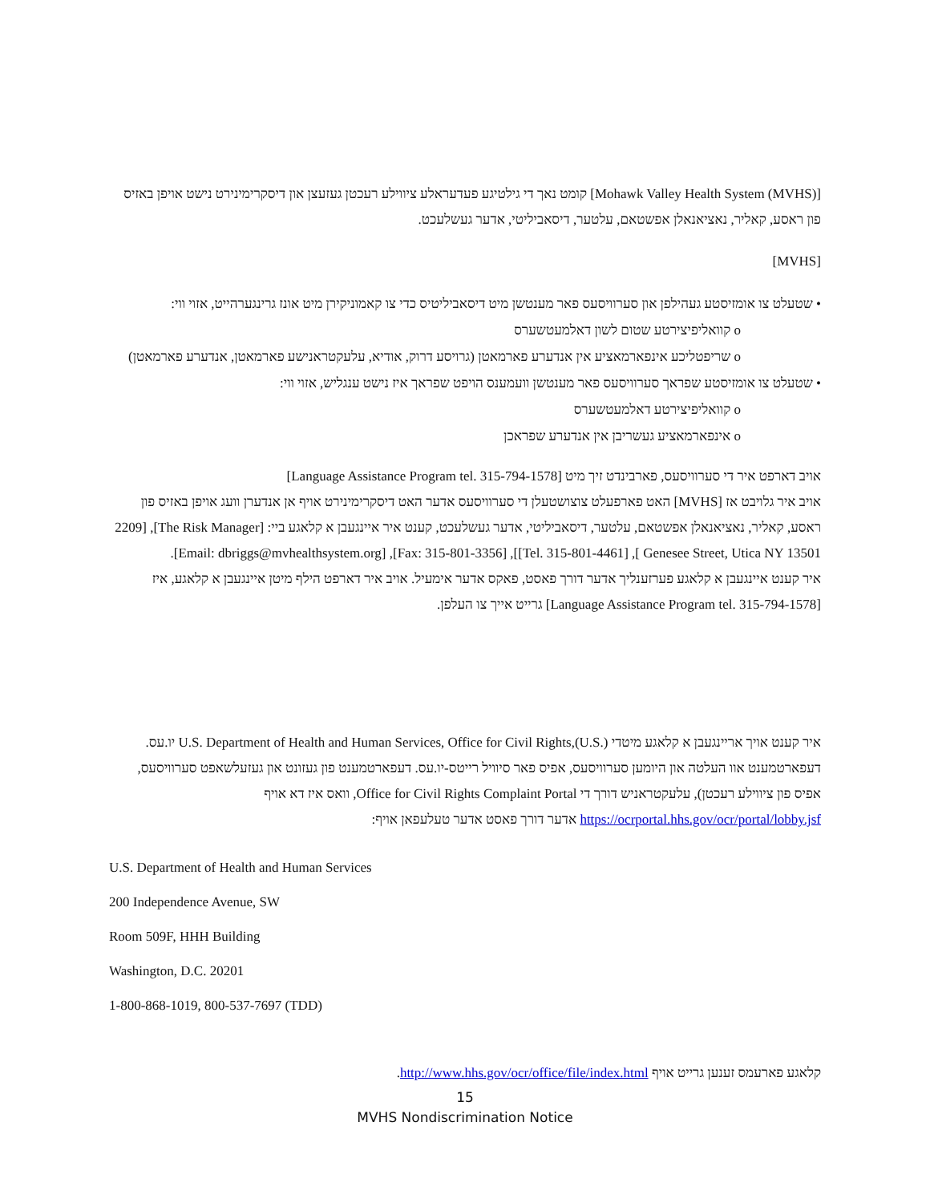[Mohawk Valley Health System (MVHS)] קומט נאך די גילטיגע פעדעראלע ציווילע רעכטן געזעצן און דיסקרימינירט נישט אויפן באזיס פון ראסע, קאליר, נאציאנאלן אפשטאם, עלטער, דיסאביליטי, אדער געשלעכט.
[MVHS]
• שטעלט צו אומזיסטע געהילפן און סערוויסעס פאר מענטשן מיט דיסאביליטיס כדי צו קאמוניקירן מיט אונז גרינגערהייט, אזוי ווי:
o קוואליפיצירטע שטום לשון דאלמעטשערס
o שריפטליכע אינפארמאציע אין אנדערע פארמאטן (גרויסע דרוק, אודיא, עלעקטראנישע פארמאטן, אנדערע פארמאטן)
• שטעלט צו אומזיסטע שפראך סערוויסעס פאר מענטשן וועמענס הויפט שפראך איז נישט ענגליש, אזוי ווי:
o קוואליפיצירטע דאלמעטשערס
o אינפארמאציע געשריבן אין אנדערע שפראכן
אויב דארפט איר די סערוויסעס, פארבינדט זיך מיט [Language Assistance Program tel. 315-794-1578]
אויב איר גלויבט אז [MVHS] האט פארפעלט צוצושטעלן די סערוויסעס אדער האט דיסקרימינירט אויף אן אנדערן וועג אויפן באזיס פון ראסע, קאליר, נאציאנאלן אפשטאם, עלטער, דיסאביליטי, אדער געשלעכט, קענט איר איינגעבן א קלאגע ביי: [The Risk Manager], [2209 Genesee Street, Utica NY 13501 ], [Tel. 315-801-4461]], [Fax: 315-801-3356], [Email: dbriggs@mvhealthsystem.org].
איר קענט איינגעבן א קלאגע פערזענליך אדער דורך פאסט, פאקס אדער אימעיל. אויב איר דארפט הילף מיטן איינגעבן א קלאגע, איז [Language Assistance Program tel. 315-794-1578] גרייט אייך צו העלפן.
איר קענט אויך אריינגעבן א קלאגע מיטדי U.S. Department of Health and Human Services, Office for Civil Rights,(U.S.) יו.עס. דעפארטמענט אוו העלטה און היומען סערוויסעס, אפיס פאר סיוויל רייטס-יו.עס. דעפארטמענט פון געזונט און געזעלשאפט סערוויסעס, אפיס פון ציווילע רעכטן), עלעקטראניש דורך די Office for Civil Rights Complaint Portal, וואס איז דא אויף https://ocrportal.hhs.gov/ocr/portal/lobby.jsf אדער דורך פאסט אדער טעלעפאן אויף:
U.S. Department of Health and Human Services
200 Independence Avenue, SW
Room 509F, HHH Building
Washington, D.C. 20201
1-800-868-1019, 800-537-7697 (TDD)
קלאגע פארעמס זענען גרייט אויף http://www.hhs.gov/ocr/office/file/index.html.
15
MVHS Nondiscrimination Notice